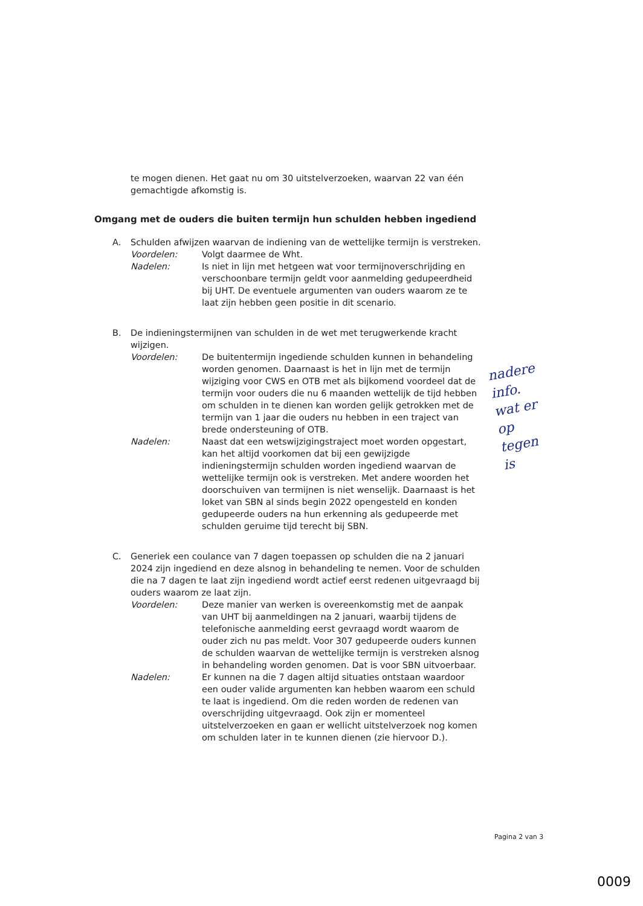te mogen dienen. Het gaat nu om 30 uitstelverzoeken, waarvan 22 van één gemachtigde afkomstig is.
Omgang met de ouders die buiten termijn hun schulden hebben ingediend
A. Schulden afwijzen waarvan de indiening van de wettelijke termijn is verstreken.
Voordelen: Volgt daarmee de Wht.
Nadelen: Is niet in lijn met hetgeen wat voor termijnoverschrijding en verschoonbare termijn geldt voor aanmelding gedupeerdheid bij UHT. De eventuele argumenten van ouders waarom ze te laat zijn hebben geen positie in dit scenario.
B. De indieningstermijnen van schulden in de wet met terugwerkende kracht wijzigen.
Voordelen: De buitentermijn ingediende schulden kunnen in behandeling worden genomen. Daarnaast is het in lijn met de termijn wijziging voor CWS en OTB met als bijkomend voordeel dat de termijn voor ouders die nu 6 maanden wettelijk de tijd hebben om schulden in te dienen kan worden gelijk getrokken met de termijn van 1 jaar die ouders nu hebben in een traject van brede ondersteuning of OTB.
Nadelen: Naast dat een wetswijzigingstraject moet worden opgestart, kan het altijd voorkomen dat bij een gewijzigde indieningstermijn schulden worden ingediend waarvan de wettelijke termijn ook is verstreken. Met andere woorden het doorschuiven van termijnen is niet wenselijk. Daarnaast is het loket van SBN al sinds begin 2022 opengesteld en konden gedupeerde ouders na hun erkenning als gedupeerde met schulden geruime tijd terecht bij SBN.
C. Generiek een coulance van 7 dagen toepassen op schulden die na 2 januari 2024 zijn ingediend en deze alsnog in behandeling te nemen. Voor de schulden die na 7 dagen te laat zijn ingediend wordt actief eerst redenen uitgevraagd bij ouders waarom ze laat zijn.
Voordelen: Deze manier van werken is overeenkomstig met de aanpak van UHT bij aanmeldingen na 2 januari, waarbij tijdens de telefonische aanmelding eerst gevraagd wordt waarom de ouder zich nu pas meldt. Voor 307 gedupeerde ouders kunnen de schulden waarvan de wettelijke termijn is verstreken alsnog in behandeling worden genomen. Dat is voor SBN uitvoerbaar.
Nadelen: Er kunnen na die 7 dagen altijd situaties ontstaan waardoor een ouder valide argumenten kan hebben waarom een schuld te laat is ingediend. Om die reden worden de redenen van overschrijding uitgevraagd. Ook zijn er momenteel uitstelverzoeken en gaan er wellicht uitstelverzoek nog komen om schulden later in te kunnen dienen (zie hiervoor D.).
nadere
info.
wat er
op
tegen
is
Pagina 2 van 3
0009